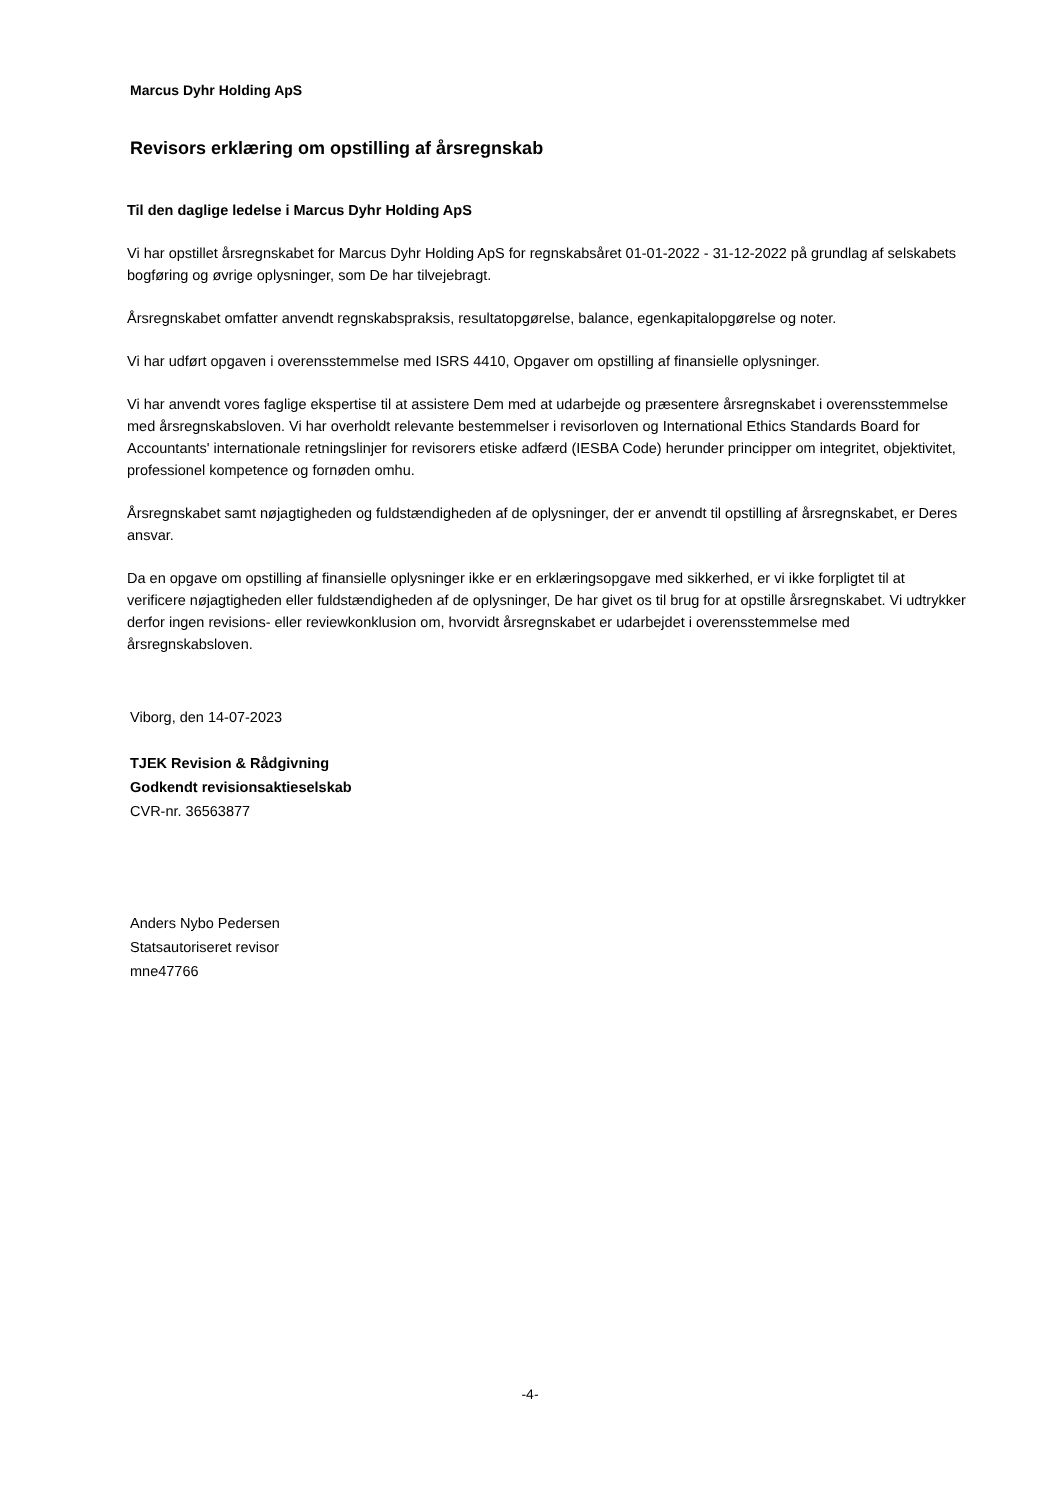Marcus Dyhr Holding ApS
Revisors erklæring om opstilling af årsregnskab
Til den daglige ledelse i Marcus Dyhr Holding ApS
Vi har opstillet årsregnskabet for Marcus Dyhr Holding ApS for regnskabsåret 01-01-2022 - 31-12-2022 på grundlag af selskabets bogføring og øvrige oplysninger, som De har tilvejebragt.
Årsregnskabet omfatter anvendt regnskabspraksis, resultatopgørelse, balance, egenkapitalopgørelse og noter.
Vi har udført opgaven i overensstemmelse med ISRS 4410, Opgaver om opstilling af finansielle oplysninger.
Vi har anvendt vores faglige ekspertise til at assistere Dem med at udarbejde og præsentere årsregnskabet i overensstemmelse med årsregnskabsloven. Vi har overholdt relevante bestemmelser i revisorloven og International Ethics Standards Board for Accountants' internationale retningslinjer for revisorers etiske adfærd (IESBA Code) herunder principper om integritet, objektivitet, professionel kompetence og fornøden omhu.
Årsregnskabet samt nøjagtigheden og fuldstændigheden af de oplysninger, der er anvendt til opstilling af årsregnskabet, er Deres ansvar.
Da en opgave om opstilling af finansielle oplysninger ikke er en erklæringsopgave med sikkerhed, er vi ikke forpligtet til at verificere nøjagtigheden eller fuldstændigheden af de oplysninger, De har givet os til brug for at opstille årsregnskabet. Vi udtrykker derfor ingen revisions- eller reviewkonklusion om, hvorvidt årsregnskabet er udarbejdet i overensstemmelse med årsregnskabsloven.
Viborg, den 14-07-2023
TJEK Revision & Rådgivning
Godkendt revisionsaktieselskab
CVR-nr. 36563877
Anders Nybo Pedersen
Statsautoriseret revisor
mne47766
-4-